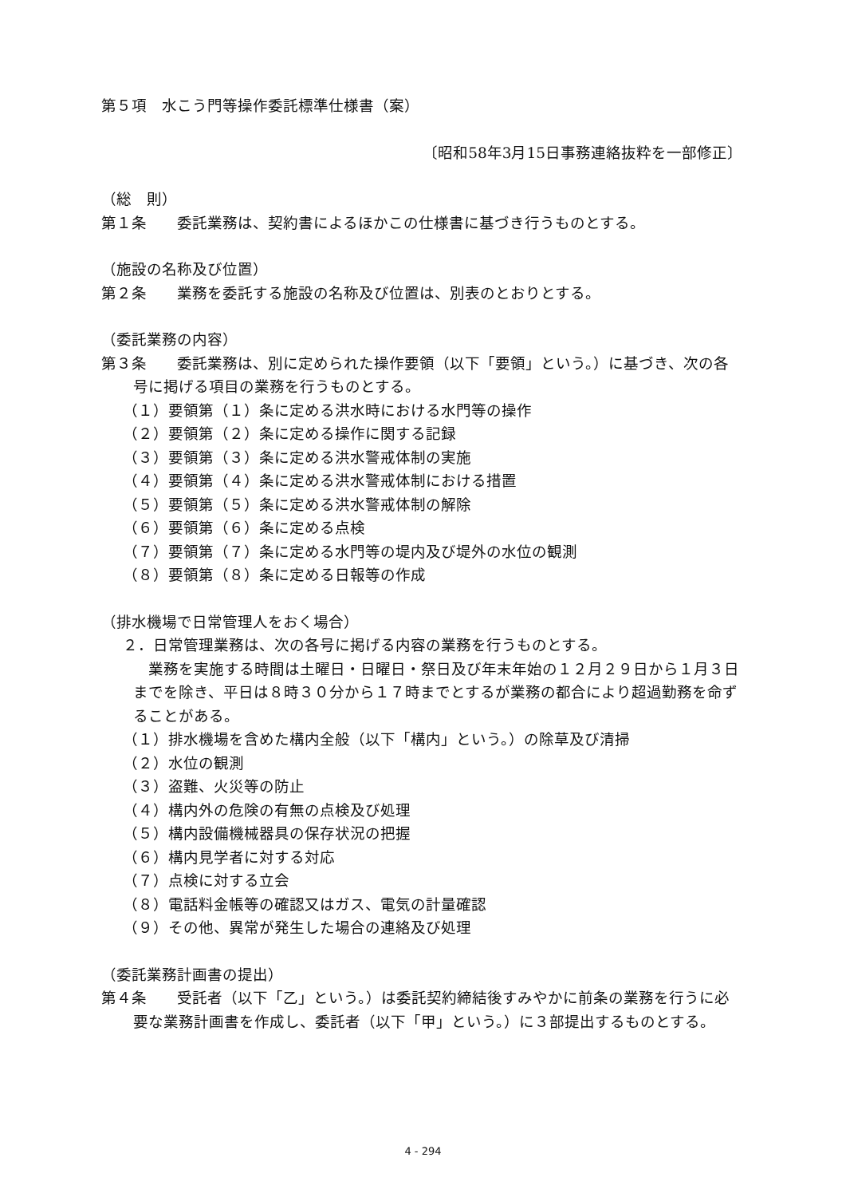第５項　水こう門等操作委託標準仕様書（案）
〔昭和58年3月15日事務連絡抜粋を一部修正〕
（総　則）
第１条　　委託業務は、契約書によるほかこの仕様書に基づき行うものとする。
（施設の名称及び位置）
第２条　　業務を委託する施設の名称及び位置は、別表のとおりとする。
（委託業務の内容）
第３条　　委託業務は、別に定められた操作要領（以下「要領」という。）に基づき、次の各号に掲げる項目の業務を行うものとする。
（１）要領第（１）条に定める洪水時における水門等の操作
（２）要領第（２）条に定める操作に関する記録
（３）要領第（３）条に定める洪水警戒体制の実施
（４）要領第（４）条に定める洪水警戒体制における措置
（５）要領第（５）条に定める洪水警戒体制の解除
（６）要領第（６）条に定める点検
（７）要領第（７）条に定める水門等の堤内及び堤外の水位の観測
（８）要領第（８）条に定める日報等の作成
（排水機場で日常管理人をおく場合）
２．日常管理業務は、次の各号に掲げる内容の業務を行うものとする。
　業務を実施する時間は土曜日・日曜日・祭日及び年末年始の１２月２９日から１月３日までを除き、平日は８時３０分から１７時までとするが業務の都合により超過勤務を命ずることがある。
（１）排水機場を含めた構内全般（以下「構内」という。）の除草及び清掃
（２）水位の観測
（３）盗難、火災等の防止
（４）構内外の危険の有無の点検及び処理
（５）構内設備機械器具の保存状況の把握
（６）構内見学者に対する対応
（７）点検に対する立会
（８）電話料金帳等の確認又はガス、電気の計量確認
（９）その他、異常が発生した場合の連絡及び処理
（委託業務計画書の提出）
第４条　　受託者（以下「乙」という。）は委託契約締結後すみやかに前条の業務を行うに必要な業務計画書を作成し、委託者（以下「甲」という。）に３部提出するものとする。
4 - 294